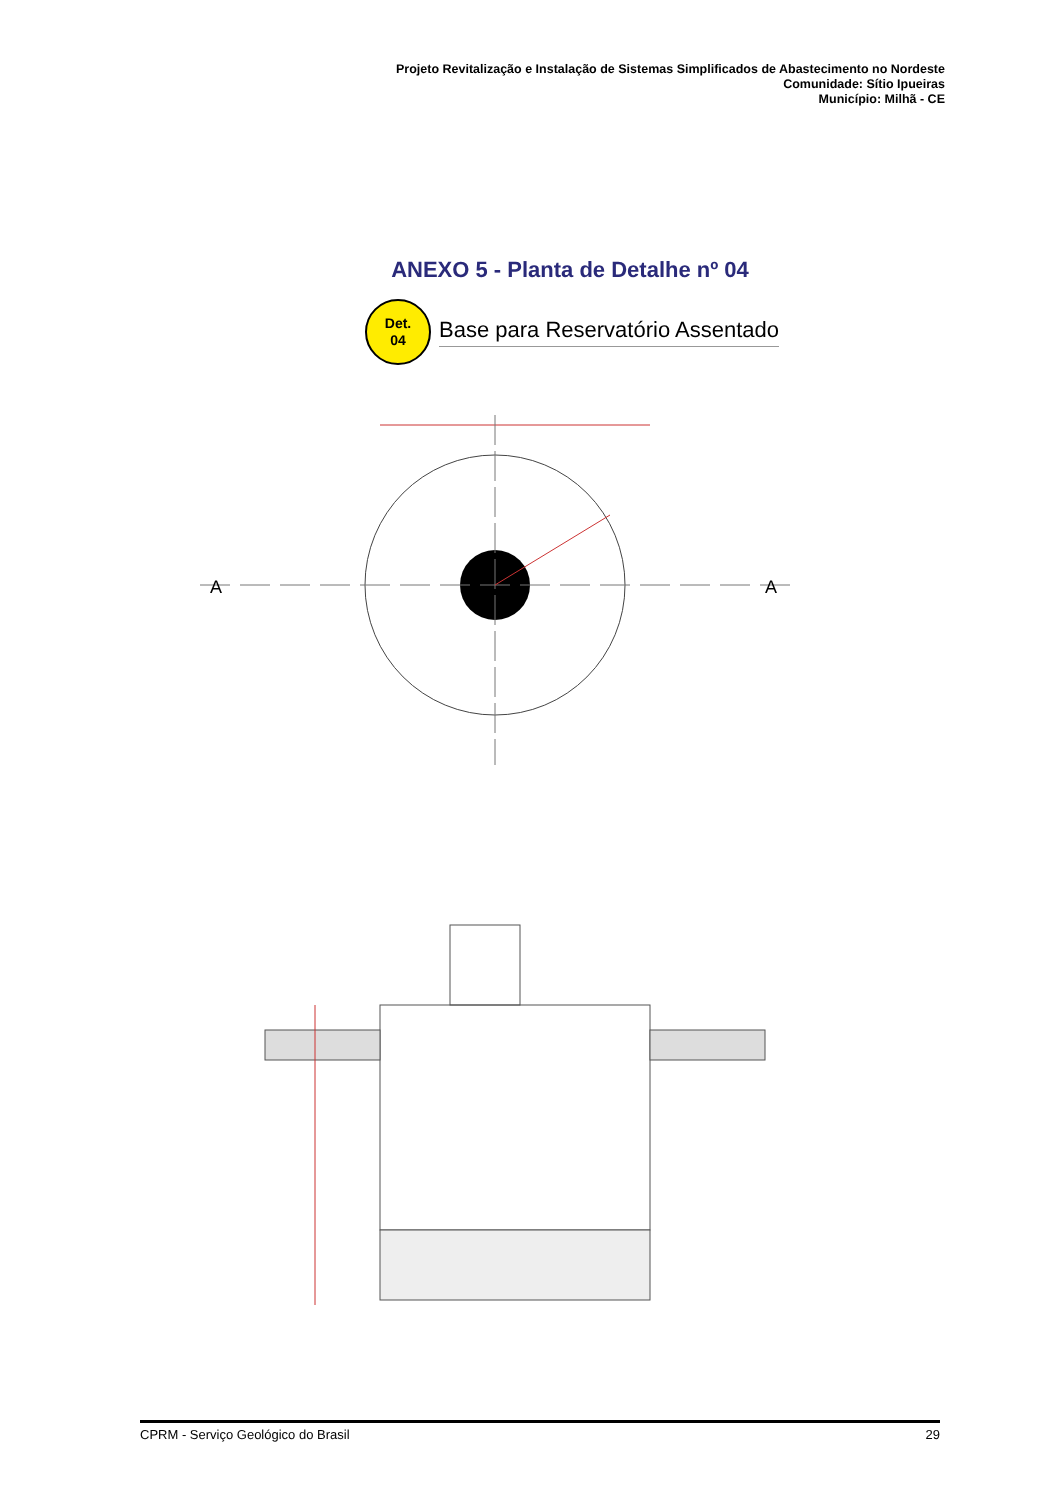Projeto Revitalização e Instalação de Sistemas Simplificados de Abastecimento no Nordeste
Comunidade: Sítio Ipueiras
Município: Milhã - CE
ANEXO 5 - Planta de Detalhe nº 04
Det.
04
Base para Reservatório Assentado
A
A
CPRM - Serviço Geológico do Brasil 29